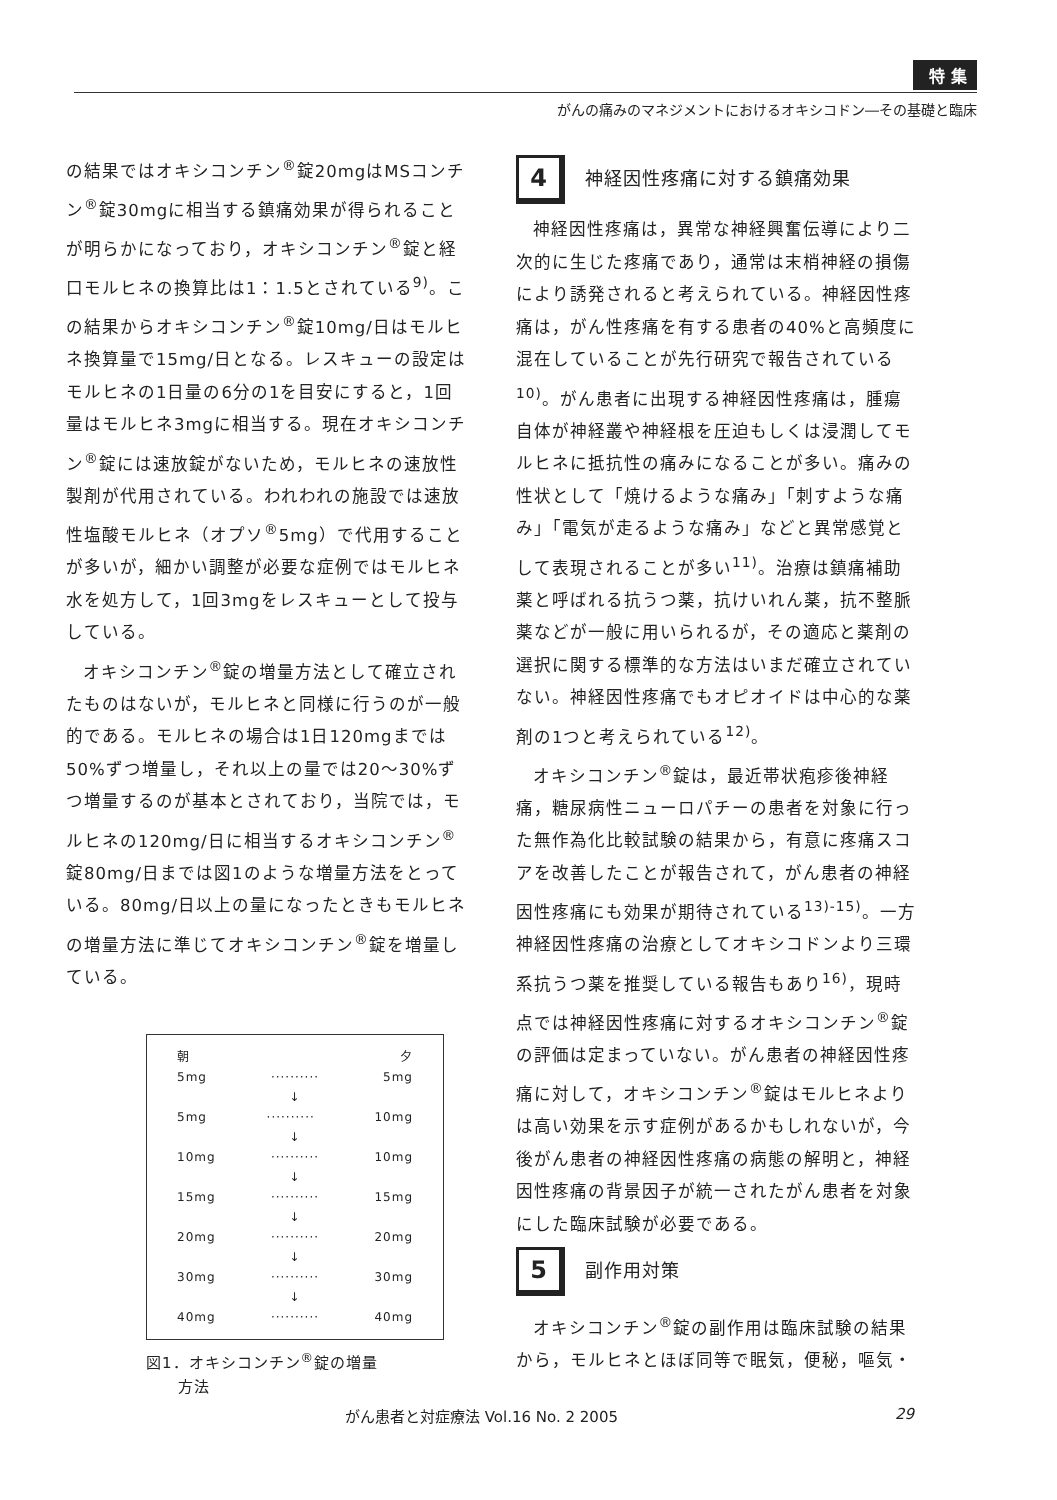特 集
がんの痛みのマネジメントにおけるオキシコドン―その基礎と臨床
の結果ではオキシコンチン<sup>®</sup>錠20mgはMSコンチン<sup>®</sup>錠30mgに相当する鎮痛効果が得られることが明らかになっており，オキシコンチン<sup>®</sup>錠と経口モルヒネの換算比は1：1.5とされている<sup>9)</sup>。この結果からオキシコンチン<sup>®</sup>錠10mg/日はモルヒネ換算量で15mg/日となる。レスキューの設定はモルヒネの1日量の6分の1を目安にすると，1回量はモルヒネ3mgに相当する。現在オキシコンチン<sup>®</sup>錠には速放錠がないため，モルヒネの速放性製剤が代用されている。われわれの施設では速放性塩酸モルヒネ（オプソ<sup>®</sup>5mg）で代用することが多いが，細かい調整が必要な症例ではモルヒネ水を処方して，1回3mgをレスキューとして投与している。
オキシコンチン<sup>®</sup>錠の増量方法として確立されたものはないが，モルヒネと同様に行うのが一般的である。モルヒネの場合は1日120mgまでは50%ずつ増量し，それ以上の量では20～30%ずつ増量するのが基本とされており，当院では，モルヒネの120mg/日に相当するオキシコンチン<sup>®</sup>錠80mg/日までは図1のような増量方法をとっている。80mg/日以上の量になったときもモルヒネの増量方法に準じてオキシコンチン<sup>®</sup>錠を増量している。
朝 夕
5mg ·········· 5mg
↓
5mg ·········· 10mg
↓
10mg ·········· 10mg
↓
15mg ·········· 15mg
↓
20mg ·········· 20mg
↓
30mg ·········· 30mg
↓
40mg ·········· 40mg
図1．オキシコンチン<sup>®</sup>錠の増量
　　方法
4
神経因性疼痛に対する鎮痛効果
神経因性疼痛は，異常な神経興奮伝導により二次的に生じた疼痛であり，通常は末梢神経の損傷により誘発されると考えられている。神経因性疼痛は，がん性疼痛を有する患者の40%と高頻度に混在していることが先行研究で報告されている<sup>10)</sup>。がん患者に出現する神経因性疼痛は，腫瘍自体が神経叢や神経根を圧迫もしくは浸潤してモルヒネに抵抗性の痛みになることが多い。痛みの性状として「焼けるような痛み」「刺すような痛み」「電気が走るような痛み」などと異常感覚として表現されることが多い<sup>11)</sup>。治療は鎮痛補助薬と呼ばれる抗うつ薬，抗けいれん薬，抗不整脈薬などが一般に用いられるが，その適応と薬剤の選択に関する標準的な方法はいまだ確立されていない。神経因性疼痛でもオピオイドは中心的な薬剤の1つと考えられている<sup>12)</sup>。
オキシコンチン<sup>®</sup>錠は，最近帯状疱疹後神経痛，糖尿病性ニューロパチーの患者を対象に行った無作為化比較試験の結果から，有意に疼痛スコアを改善したことが報告されて，がん患者の神経因性疼痛にも効果が期待されている<sup>13)-15)</sup>。一方神経因性疼痛の治療としてオキシコドンより三環系抗うつ薬を推奨している報告もあり<sup>16)</sup>，現時点では神経因性疼痛に対するオキシコンチン<sup>®</sup>錠の評価は定まっていない。がん患者の神経因性疼痛に対して，オキシコンチン<sup>®</sup>錠はモルヒネよりは高い効果を示す症例があるかもしれないが，今後がん患者の神経因性疼痛の病態の解明と，神経因性疼痛の背景因子が統一されたがん患者を対象にした臨床試験が必要である。
5
副作用対策
オキシコンチン<sup>®</sup>錠の副作用は臨床試験の結果から，モルヒネとほぼ同等で眠気，便秘，嘔気・
がん患者と対症療法 Vol.16 No. 2 2005 29